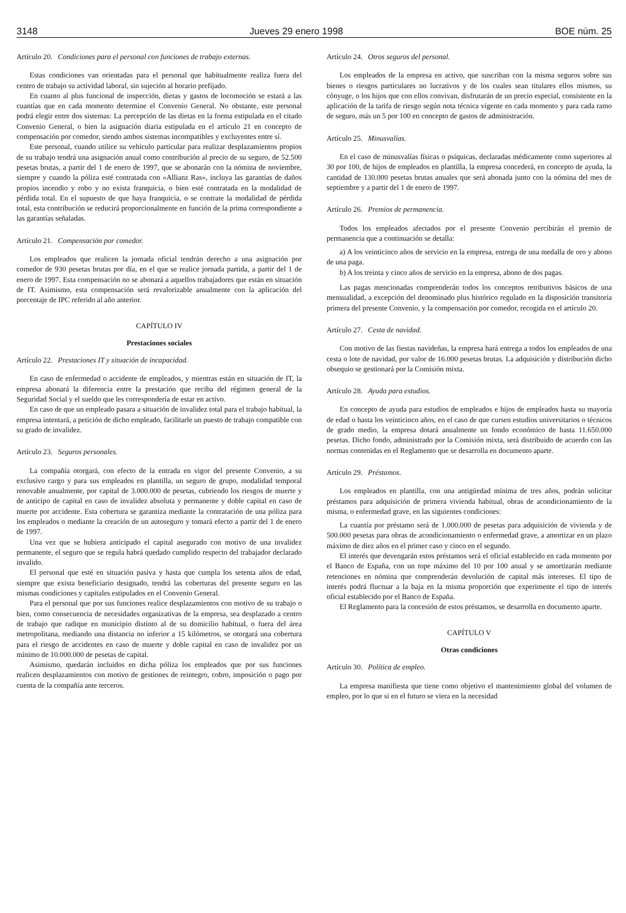3148 Jueves 29 enero 1998 BOE núm. 25
Artículo 20. Condiciones para el personal con funciones de trabajo externas.
Estas condiciones van orientadas para el personal que habitualmente realiza fuera del centro de trabajo su actividad laboral, sin sujeción al horario prefijado.
En cuanto al plus funcional de inspección, dietas y gastos de locomoción se estará a las cuantías que en cada momento determine el Convenio General. No obstante, este personal podrá elegir entre dos sistemas: La percepción de las dietas en la forma estipulada en el citado Convenio General, o bien la asignación diaria estipulada en el artículo 21 en concepto de compensación por comedor, siendo ambos sistemas incompatibles y excluyentes entre sí.
Este personal, cuando utilice su vehículo particular para realizar desplazamientos propios de su trabajo tendrá una asignación anual como contribución al precio de su seguro, de 52.500 pesetas brutas, a partir del 1 de enero de 1997, que se abonarán con la nómina de noviembre, siempre y cuando la póliza esté contratada con «Allianz Ras», incluya las garantías de daños propios incendio y robo y no exista franquicia, o bien esté contratada en la modalidad de pérdida total. En el supuesto de que haya franquicia, o se contrate la modalidad de pérdida total, esta contribución se reducirá proporcionalmente en función de la prima correspondiente a las garantías señaladas.
Artículo 21. Compensación por comedor.
Los empleados que realicen la jornada oficial tendrán derecho a una asignación por comedor de 930 pesetas brutas por día, en el que se realice jornada partida, a partir del 1 de enero de 1997. Esta compensación no se abonará a aquellos trabajadores que están en situación de IT. Asimismo, esta compensación será revalorizable anualmente con la aplicación del porcentaje de IPC referido al año anterior.
CAPÍTULO IV
Prestaciones sociales
Artículo 22. Prestaciones IT y situación de incapacidad.
En caso de enfermedad o accidente de empleados, y mientras están en situación de IT, la empresa abonará la diferencia entre la prestación que reciba del régimen general de la Seguridad Social y el sueldo que les correspondería de estar en activo.
En caso de que un empleado pasara a situación de invalidez total para el trabajo habitual, la empresa intentará, a petición de dicho empleado, facilitarle un puesto de trabajo compatible con su grado de invalidez.
Artículo 23. Seguros personales.
La compañía otorgará, con efecto de la entrada en vigor del presente Convenio, a su exclusivo cargo y para sus empleados en plantilla, un seguro de grupo, modalidad temporal renovable anualmente, por capital de 3.000.000 de pesetas, cubriendo los riesgos de muerte y de anticipo de capital en caso de invalidez absoluta y permanente y doble capital en caso de muerte por accidente. Esta cobertura se garantiza mediante la contratación de una póliza para los empleados o mediante la creación de un autoseguro y tomará efecto a partir del 1 de enero de 1997.
Una vez que se hubiera anticipado el capital asegurado con motivo de una invalidez permanente, el seguro que se regula habrá quedado cumplido respecto del trabajador declarado invalido.
El personal que esté en situación pasiva y hasta que cumpla los setenta años de edad, siempre que exista beneficiario designado, tendrá las coberturas del presente seguro en las mismas condiciones y capitales estipulados en el Convenio General.
Para el personal que por sus funciones realice desplazamientos con motivo de su trabajo o bien, como consecuencia de necesidades organizativas de la empresa, sea desplazado a centro de trabajo que radique en municipio distinto al de su domicilio habitual, o fuera del área metropolitana, mediando una distancia no inferior a 15 kilómetros, se otorgará una cobertura para el riesgo de accidentes en caso de muerte y doble capital en caso de invalidez por un mínimo de 10.000.000 de pesetas de capital.
Asimismo, quedarán incluidos en dicha póliza los empleados que por sus funciones realicen desplazamientos con motivo de gestiones de reintegro, cobro, imposición o pago por cuenta de la compañía ante terceros.
Artículo 24. Otros seguros del personal.
Los empleados de la empresa en activo, que suscriban con la misma seguros sobre sus bienes o riesgos particulares no lucrativos y de los cuales sean titulares ellos mismos, su cónyuge, o los hijos que con ellos convivan, disfrutarán de un precio especial, consistente en la aplicación de la tarifa de riesgo según nota técnica vigente en cada momento y para cada ramo de seguro, más un 5 por 100 en concepto de gastos de administración.
Artículo 25. Minusvalías.
En el caso de minusvalías físicas o psíquicas, declaradas médicamente como superiores al 30 por 100, de hijos de empleados en plantilla, la empresa concederá, en concepto de ayuda, la cantidad de 130.000 pesetas brutas anuales que será abonada junto con la nómina del mes de septiembre y a partir del 1 de enero de 1997.
Artículo 26. Premios de permanencia.
Todos los empleados afectados por el presente Convenio percibirán el premio de permanencia que a continuación se detalla:
a) A los veinticinco años de servicio en la empresa, entrega de una medalla de oro y abono de una paga.
b) A los treinta y cinco años de servicio en la empresa, abono de dos pagas.
Las pagas mencionadas comprenderán todos los conceptos retributivos básicos de una mensualidad, a excepción del denominado plus histórico regulado en la disposición transitoria primera del presente Convenio, y la compensación por comedor, recogida en el artículo 20.
Artículo 27. Cesta de navidad.
Con motivo de las fiestas navideñas, la empresa hará entrega a todos los empleados de una cesta o lote de navidad, por valor de 16.000 pesetas brutas. La adquisición y distribución dicho obsequio se gestionará por la Comisión mixta.
Artículo 28. Ayuda para estudios.
En concepto de ayuda para estudios de empleados e hijos de empleados hasta su mayoría de edad o hasta los veinticinco años, en el caso de que cursen estudios universitarios o técnicos de grado medio, la empresa dotará anualmente un fondo económico de hasta 11.650.000 pesetas. Dicho fondo, administrado por la Comisión mixta, será distribuido de acuerdo con las normas contenidas en el Reglamento que se desarrolla en documento aparte.
Artículo 29. Préstamos.
Los empleados en plantilla, con una antigüedad mínima de tres años, podrán solicitar préstamos para adquisición de primera vivienda habitual, obras de acondicionamiento de la misma, o enfermedad grave, en las siguientes condiciones:
La cuantía por préstamo será de 1.000.000 de pesetas para adquisición de vivienda y de 500.000 pesetas para obras de acondicionamiento o enfermedad grave, a amortizar en un plazo máximo de diez años en el primer caso y cinco en el segundo.
El interés que devengarán estos préstamos será el oficial establecido en cada momento por el Banco de España, con un tope máximo del 10 por 100 anual y se amortizarán mediante retenciones en nómina que comprenderán devolución de capital más intereses. El tipo de interés podrá fluctuar a la baja en la misma proporción que experimente el tipo de interés oficial establecido por el Banco de España.
El Reglamento para la concesión de estos préstamos, se desarrolla en documento aparte.
CAPÍTULO V
Otras condiciones
Artículo 30. Política de empleo.
La empresa manifiesta que tiene como objetivo el mantenimiento global del volumen de empleo, por lo que si en el futuro se viera en la necesidad